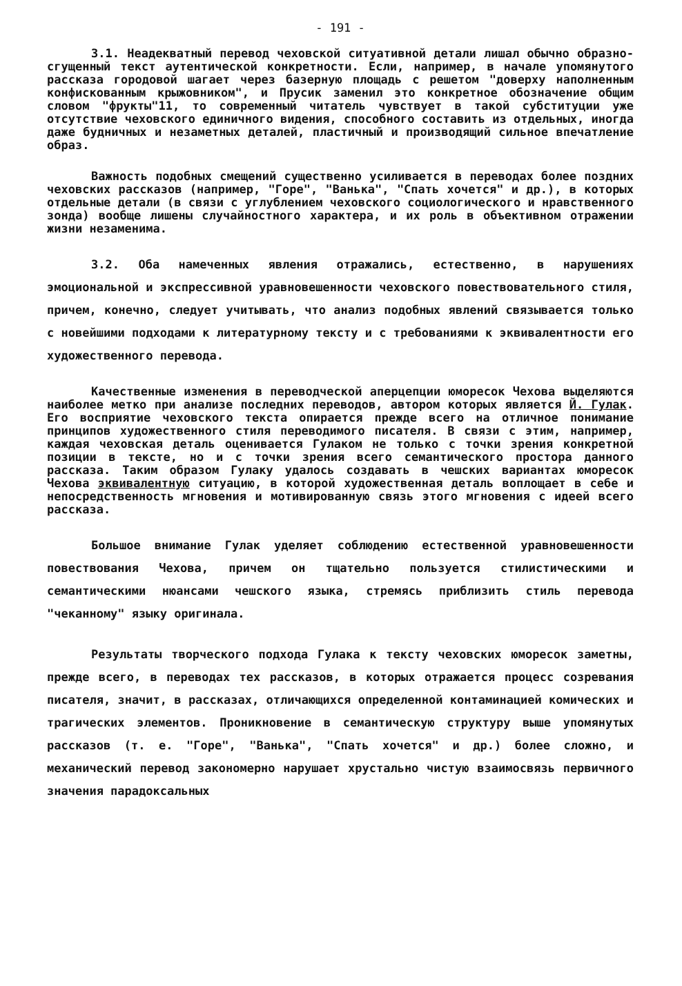- 191 -
3.1. Неадекватный перевод чеховской ситуативной детали лишал обычно образно-сгущенный текст аутентической конкретности. Если, например, в начале упомянутого рассказа городовой шагает через базерную площадь с решетом "доверху наполненным конфискованным крыжовником", и Прусик заменил это конкретное обозначение общим словом "фрукты"11, то современный читатель чувствует в такой субституции уже отсутствие чеховского единичного видения, способного составить из отдельных, иногда даже будничных и незаметных деталей, пластичный и производящий сильное впечатление образ.
Важность подобных смещений существенно усиливается в переводах более поздних чеховских рассказов (например, "Горе", "Ванька", "Спать хочется" и др.), в которых отдельные детали (в связи с углублением чеховского социологического и нравственного зонда) вообще лишены случайностного характера, и их роль в объективном отражении жизни незаменима.
3.2. Оба намеченных явления отражались, естественно, в нарушениях эмоциональной и экспрессивной уравновешенности чеховского повествовательного стиля, причем, конечно, следует учитывать, что анализ подобных явлений связывается только с новейшими подходами к литературному тексту и с требованиями к эквивалентности его художественного перевода.
Качественные изменения в переводческой аперцепции юморесок Чехова выделяются наиболее метко при анализе последних переводов, автором которых является Й. Гулак. Его восприятие чеховского текста опирается прежде всего на отличное понимание принципов художественного стиля переводимого писателя. В связи с этим, например, каждая чеховская деталь оценивается Гулаком не только с точки зрения конкретной позиции в тексте, но и с точки зрения всего семантического простора данного рассказа. Таким образом Гулаку удалось создавать в чешских вариантах юморесок Чехова эквивалентную ситуацию, в которой художественная деталь воплощает в себе и непосредственность мгновения и мотивированную связь этого мгновения с идеей всего рассказа.
Большое внимание Гулак уделяет соблюдению естественной уравновешенности повествования Чехова, причем он тщательно пользуется стилистическими и семантическими нюансами чешского языка, стремясь приблизить стиль перевода "чеканному" языку оригинала.
Результаты творческого подхода Гулака к тексту чеховских юморесок заметны, прежде всего, в переводах тех рассказов, в которых отражается процесс созревания писателя, значит, в рассказах, отличающихся определенной контаминацией комических и трагических элементов. Проникновение в семантическую структуру выше упомянутых рассказов (т. е. "Горе", "Ванька", "Спать хочется" и др.) более сложно, и механический перевод закономерно нарушает хрустально чистую взаимосвязь первичного значения парадоксальных